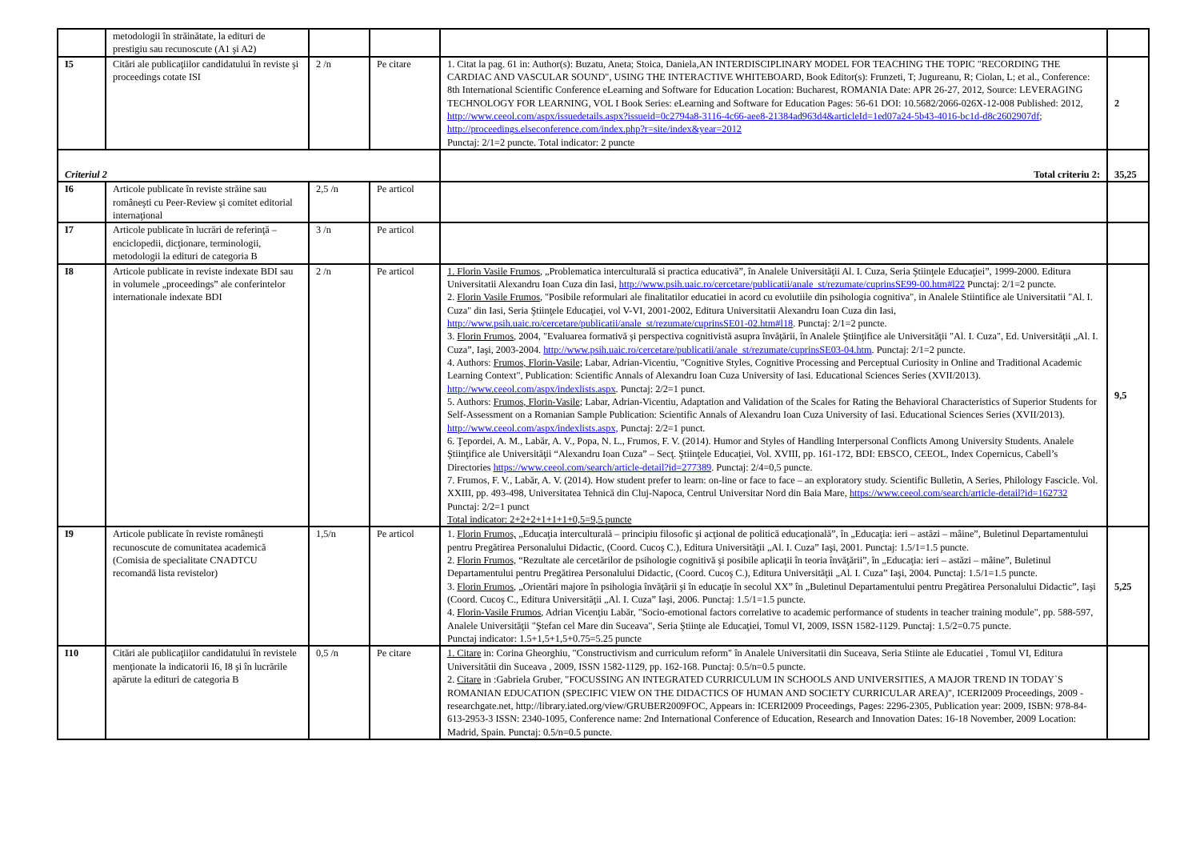| | metodologii în străinătate, la edituri de prestigiu sau recunoscute (A1 şi A2) | | | | |
| I5 | Citări ale publicaţiilor candidatului în reviste şi proceedings cotate ISI | 2 /n | Pe citare | 1. Citat la pag. 61 in: Author(s): Buzatu, Aneta; Stoica, Daniela,AN INTERDISCIPLINARY MODEL FOR TEACHING THE TOPIC "RECORDING THE CARDIAC AND VASCULAR SOUND", USING THE INTERACTIVE WHITEBOARD, Book Editor(s): Frunzeti, T; Jugureanu, R; Ciolan, L; et al., Conference: 8th International Scientific Conference eLearning and Software for Education Location: Bucharest, ROMANIA Date: APR 26-27, 2012, Source: LEVERAGING TECHNOLOGY FOR LEARNING, VOL I Book Series: eLearning and Software for Education Pages: 56-61 DOI: 10.5682/2066-026X-12-008 Published: 2012, http://www.ceeol.com/aspx/issuedetails.aspx?issueid=0c2794a8-3116-4c66-aee8-21384ad963d4&articleId=1ed07a24-5b43-4016-bc1d-d8c2602907df ; http://proceedings.elseconference.com/index.php?r=site/index&year=2012 Punctaj: 2/1=2 puncte. Total indicator: 2 puncte | 2 |
| Criteriul 2 | | | | Total criteriu 2: | 35,25 |
| I6 | Articole publicate în reviste străine sau româneşti cu Peer-Review şi comitet editorial internaţional | 2,5 /n | Pe articol | | |
| I7 | Articole publicate în lucrări de referinţă – enciclopedii, dicţionare, terminologii, metodologii la edituri de categoria B | 3 /n | Pe articol | | |
| I8 | Articole publicate in reviste indexate BDI sau in volumele „proceedings” ale conferintelor internationale indexate BDI | 2 /n | Pe articol | 1. Florin Vasile Frumos, „Problematica interculturală si practica educativă”, în Analele Universităţii Al. I. Cuza, Seria Ştiinţele Educaţiei”, 1999-2000. Editura Universitatii Alexandru Ioan Cuza din Iasi, http://www.psih.uaic.ro/cercetare/publicatii/anale_st/rezumate/cuprinsSE99-00.htm#l22 Punctaj: 2/1=2 puncte. 2. Florin Vasile Frumos , "Posibile reformulari ale finalitatilor educatiei in acord cu evolutiile din psihologia cognitiva", in Analele Stiintifice ale Universitatii "Al. I. Cuza" din Iasi, Seria Ştiinţele Educaţiei, vol V-VI, 2001-2002, Editura Universitatii Alexandru Ioan Cuza din Iasi, http://www.psih.uaic.ro/cercetare/publicatii/anale_st/rezumate/cuprinsSE01-02.htm#l18 . Punctaj: 2/1=2 puncte. 3. Florin Frumos , 2004, "Evaluarea formativă şi perspectiva cognitivistă asupra învăţării, în Analele Ştiinţifice ale Universităţii "Al. I. Cuza", Ed. Universităţii „Al. I. Cuza”, Iaşi, 2003-2004. http://www.psih.uaic.ro/cercetare/publicatii/anale_st/rezumate/cuprinsSE03-04.htm . Punctaj: 2/1=2 puncte. 4. Authors: Frumos, Florin-Vasile ; Labar, Adrian-Vicentiu, "Cognitive Styles, Cognitive Processing and Perceptual Curiosity in Online and Traditional Academic Learning Context", Publication: Scientific Annals of Alexandru Ioan Cuza University of Iasi. Educational Sciences Series (XVII/2013). http://www.ceeol.com/aspx/indexlists.aspx . Punctaj: 2/2=1 punct. 5. Authors: Frumos, Florin-Vasile ; Labar, Adrian-Vicentiu, Adaptation and Validation of the Scales for Rating the Behavioral Characteristics of Superior Students for Self-Assessment on a Romanian Sample Publication: Scientific Annals of Alexandru Ioan Cuza University of Iasi. Educational Sciences Series (XVII/2013). http://www.ceeol.com/aspx/indexlists.aspx, Punctaj: 2/2=1 punct. 6. Ţepordei, A. M., Labăr, A. V., Popa, N. L., Frumos, F. V. (2014). Humor and Styles of Handling Interpersonal Conflicts Among University Students. Analele Ştiinţifice ale Universităţii “Alexandru Ioan Cuza” – Secţ. Ştiinţele Educaţiei, Vol. XVIII, pp. 161-172, BDI: EBSCO, CEEOL, Index Copernicus, Cabell’s Directories https://www.ceeol.com/search/article-detail?id=277389 . Punctaj: 2/4=0,5 puncte. 7. Frumos, F. V., Labăr, A. V. (2014). How student prefer to learn: on-line or face to face – an exploratory study. Scientific Bulletin, A Series, Philology Fascicle. Vol. XXIII, pp. 493-498, Universitatea Tehnică din Cluj-Napoca, Centrul Universitar Nord din Baia Mare, https://www.ceeol.com/search/article-detail?id=162732 Punctaj: 2/2=1 punct Total indicator: 2+2+2+1+1+1+0,5=9,5 puncte | 9,5 |
| I9 | Articole publicate în reviste româneşti recunoscute de comunitatea academică (Comisia de specialitate CNADTCU recomandă lista revistelor) | 1,5/n | Pe articol | 1. Florin Frumos, „Educaţia interculturală – principiu filosofic şi acţional de politică educaţională”, în „Educaţia: ieri – astăzi – mâine”, Buletinul Departamentului pentru Pregătirea Personalului Didactic, (Coord. Cucoş C.), Editura Universităţii „Al. I. Cuza” Iaşi, 2001. Punctaj: 1.5/1=1.5 puncte. 2. Florin Frumos, “Rezultate ale cercetărilor de psihologie cognitivă şi posibile aplicaţii în teoria învăţării”, în „Educaţia: ieri – astăzi – mâine”, Buletinul Departamentului pentru Pregătirea Personalului Didactic, (Coord. Cucoş C.), Editura Universităţii „Al. I. Cuza” Iaşi, 2004. Punctaj: 1.5/1=1.5 puncte. 3. Florin Frumos , „Orientări majore în psihologia învăţării şi în educaţie în secolul XX” în „Buletinul Departamentului pentru Pregătirea Personalului Didactic”, Iaşi (Coord. Cucoş C., Editura Universităţii „Al. I. Cuza” Iaşi, 2006. Punctaj: 1.5/1=1.5 puncte. 4. Florin-Vasile Frumos , Adrian Vicenţiu Labăr, "Socio-emotional factors correlative to academic performance of students in teacher training module", pp. 588-597, Analele Universităţii "Ştefan cel Mare din Suceava", Seria Ştiinţe ale Educaţiei, Tomul VI, 2009, ISSN 1582-1129. Punctaj: 1.5/2=0.75 puncte. Punctaj indicator: 1.5+1,5+1,5+0.75=5.25 puncte | 5,25 |
| I10 | Citări ale publicaţiilor candidatului în revistele menţionate la indicatorii I6, I8 şi în lucrările apărute la edituri de categoria B | 0,5 /n | Pe citare | 1. Citare in: Corina Gheorghiu, "Constructivism and curriculum reform" în Analele Universitatii din Suceava, Seria Stiinte ale Educatiei , Tomul VI, Editura Universitătii din Suceava , 2009, ISSN 1582-1129, pp. 162-168. Punctaj: 0.5/n=0.5 puncte. 2. Citare in :Gabriela Gruber, "FOCUSSING AN INTEGRATED CURRICULUM IN SCHOOLS AND UNIVERSITIES, A MAJOR TREND IN TODAY`S ROMANIAN EDUCATION (SPECIFIC VIEW ON THE DIDACTICS OF HUMAN AND SOCIETY CURRICULAR AREA)", ICERI2009 Proceedings, 2009 - researchgate.net, http://library.iated.org/view/GRUBER2009FOC, Appears in: ICERI2009 Proceedings, Pages: 2296-2305, Publication year: 2009, ISBN: 978-84-613-2953-3 ISSN: 2340-1095, Conference name: 2nd International Conference of Education, Research and Innovation Dates: 16-18 November, 2009 Location: Madrid, Spain. Punctaj: 0.5/n=0.5 puncte. | |